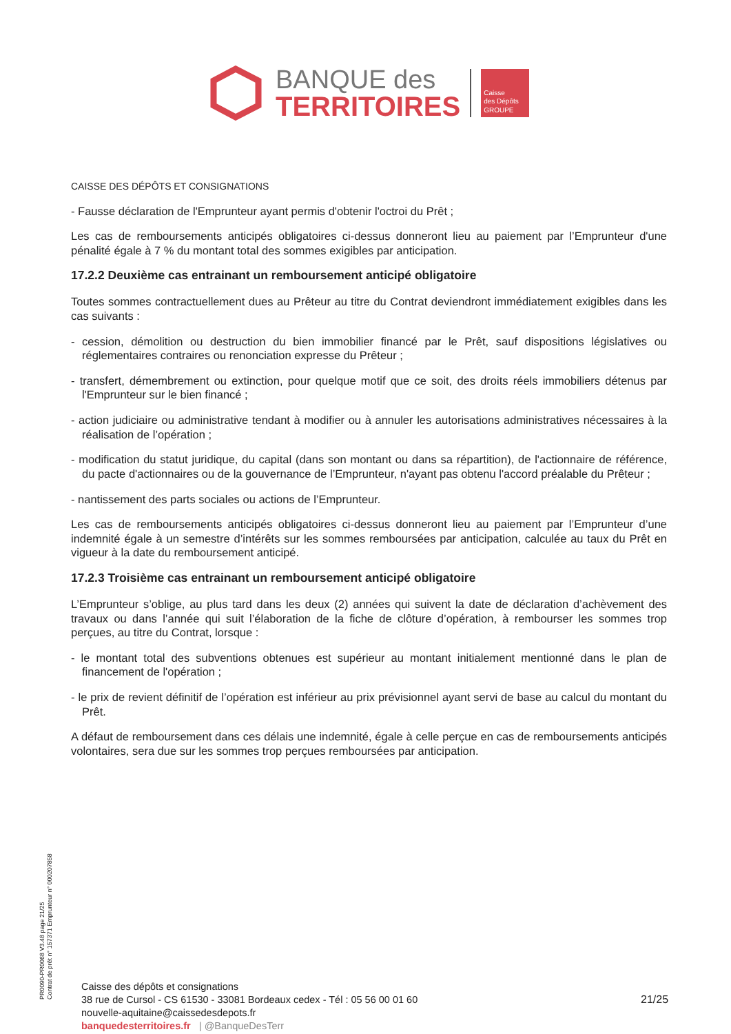BANQUE des
TERRITOIRES
Caisse
des Dépôts
GROUPE
CAISSE DES DÉPÔTS ET CONSIGNATIONS
- Fausse déclaration de l'Emprunteur ayant permis d'obtenir l'octroi du Prêt ;
Les cas de remboursements anticipés obligatoires ci-dessus donneront lieu au paiement par l’Emprunteur d'une pénalité égale à 7 % du montant total des sommes exigibles par anticipation.
17.2.2 Deuxième cas entrainant un remboursement anticipé obligatoire
Toutes sommes contractuellement dues au Prêteur au titre du Contrat deviendront immédiatement exigibles dans les cas suivants :
- cession, démolition ou destruction du bien immobilier financé par le Prêt, sauf dispositions législatives ou réglementaires contraires ou renonciation expresse du Prêteur ;
- transfert, démembrement ou extinction, pour quelque motif que ce soit, des droits réels immobiliers détenus par l'Emprunteur sur le bien financé ;
- action judiciaire ou administrative tendant à modifier ou à annuler les autorisations administratives nécessaires à la réalisation de l’opération ;
- modification du statut juridique, du capital (dans son montant ou dans sa répartition), de l'actionnaire de référence, du pacte d'actionnaires ou de la gouvernance de l’Emprunteur, n'ayant pas obtenu l'accord préalable du Prêteur ;
- nantissement des parts sociales ou actions de l’Emprunteur.
Les cas de remboursements anticipés obligatoires ci-dessus donneront lieu au paiement par l’Emprunteur d’une indemnité égale à un semestre d’intérêts sur les sommes remboursées par anticipation, calculée au taux du Prêt en vigueur à la date du remboursement anticipé.
17.2.3 Troisième cas entrainant un remboursement anticipé obligatoire
L’Emprunteur s’oblige, au plus tard dans les deux (2) années qui suivent la date de déclaration d’achèvement des travaux ou dans l’année qui suit l’élaboration de la fiche de clôture d’opération, à rembourser les sommes trop perçues, au titre du Contrat, lorsque :
- le montant total des subventions obtenues est supérieur au montant initialement mentionné dans le plan de financement de l'opération ;
- le prix de revient définitif de l’opération est inférieur au prix prévisionnel ayant servi de base au calcul du montant du Prêt.
A défaut de remboursement dans ces délais une indemnité, égale à celle perçue en cas de remboursements anticipés volontaires, sera due sur les sommes trop perçues remboursées par anticipation.
PR0090-PR0068 V3.48 page 21/25
Contrat de prêt n° 157371 Emprunteur n° 000207858
Caisse des dépôts et consignations
38 rue de Cursol - CS 61530 - 33081 Bordeaux cedex - Tél : 05 56 00 01 60
nouvelle-aquitaine@caissedesdepots.fr
banquedesterritoires.fr | @BanqueDesTerr
21/25